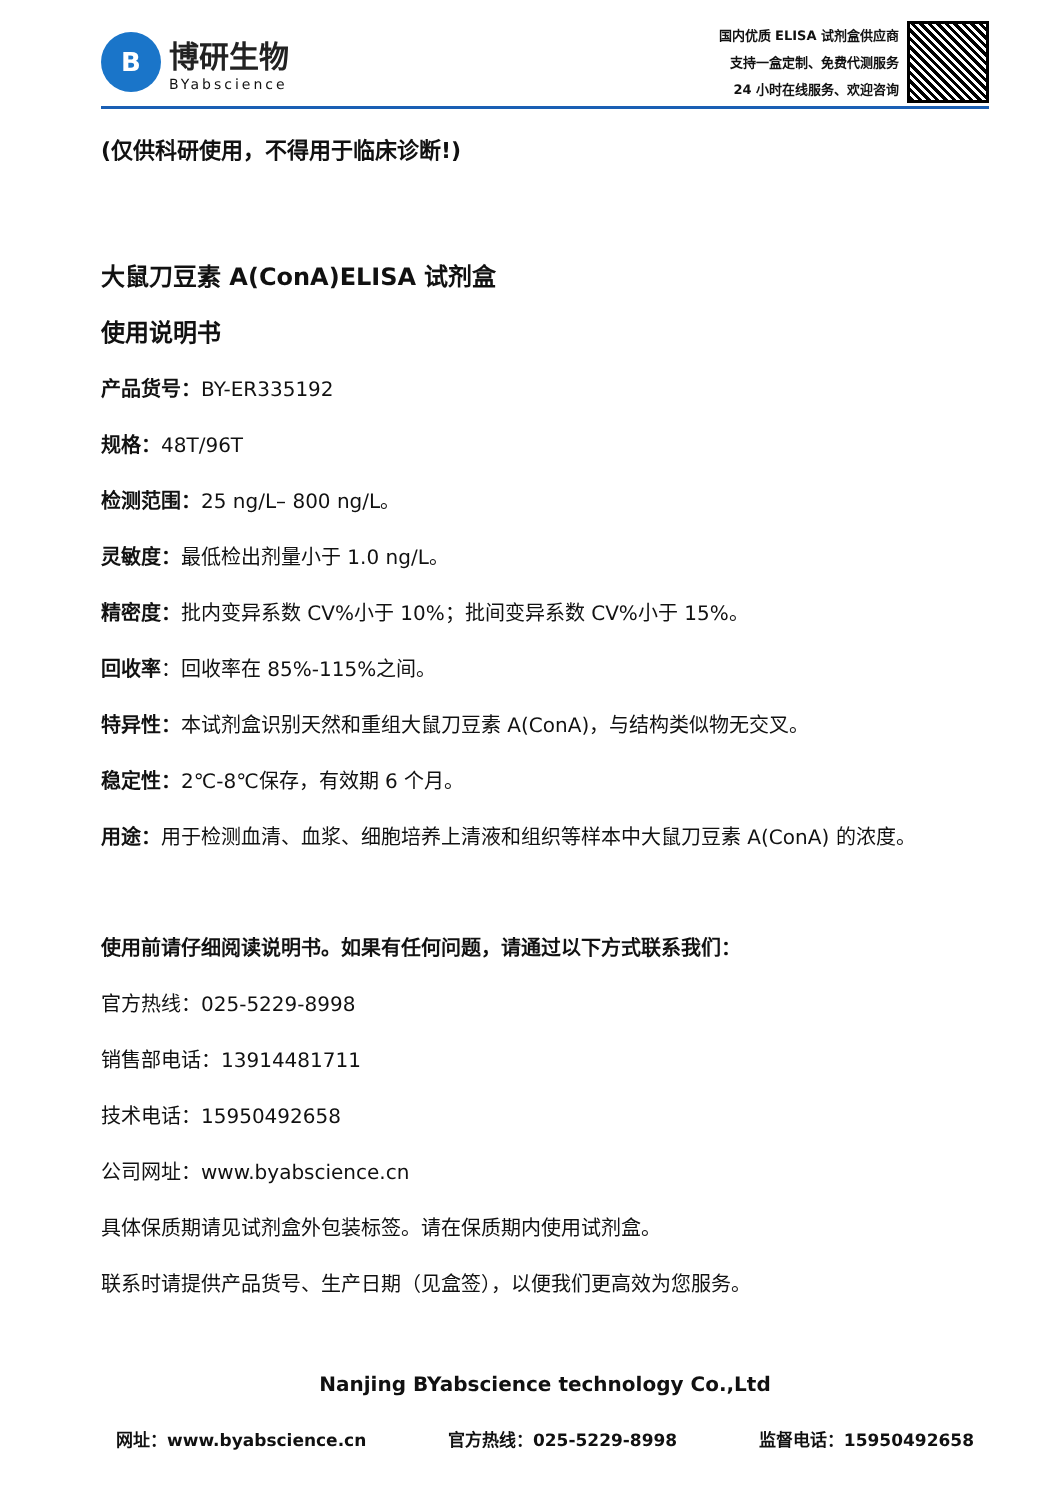B
博研生物
BYabscience
国内优质 ELISA 试剂盒供应商
支持一盒定制、免费代测服务
24 小时在线服务、欢迎咨询
(仅供科研使用，不得用于临床诊断!)
大鼠刀豆素 A(ConA)ELISA 试剂盒
使用说明书
产品货号：BY-ER335192
规格：48T/96T
检测范围：25 ng/L– 800 ng/L。
灵敏度：最低检出剂量小于 1.0 ng/L。
精密度：批内变异系数 CV%小于 10%；批间变异系数 CV%小于 15%。
回收率：回收率在 85%-115%之间。
特异性：本试剂盒识别天然和重组大鼠刀豆素 A(ConA)，与结构类似物无交叉。
稳定性：2℃-8℃保存，有效期 6 个月。
用途：用于检测血清、血浆、细胞培养上清液和组织等样本中大鼠刀豆素 A(ConA) 的浓度。
使用前请仔细阅读说明书。如果有任何问题，请通过以下方式联系我们：
官方热线：025-5229-8998
销售部电话：13914481711
技术电话：15950492658
公司网址：www.byabscience.cn
具体保质期请见试剂盒外包装标签。请在保质期内使用试剂盒。
联系时请提供产品货号、生产日期（见盒签），以便我们更高效为您服务。
Nanjing BYabscience technology Co.,Ltd
网址：www.byabscience.cn 官方热线：025-5229-8998 监督电话：15950492658